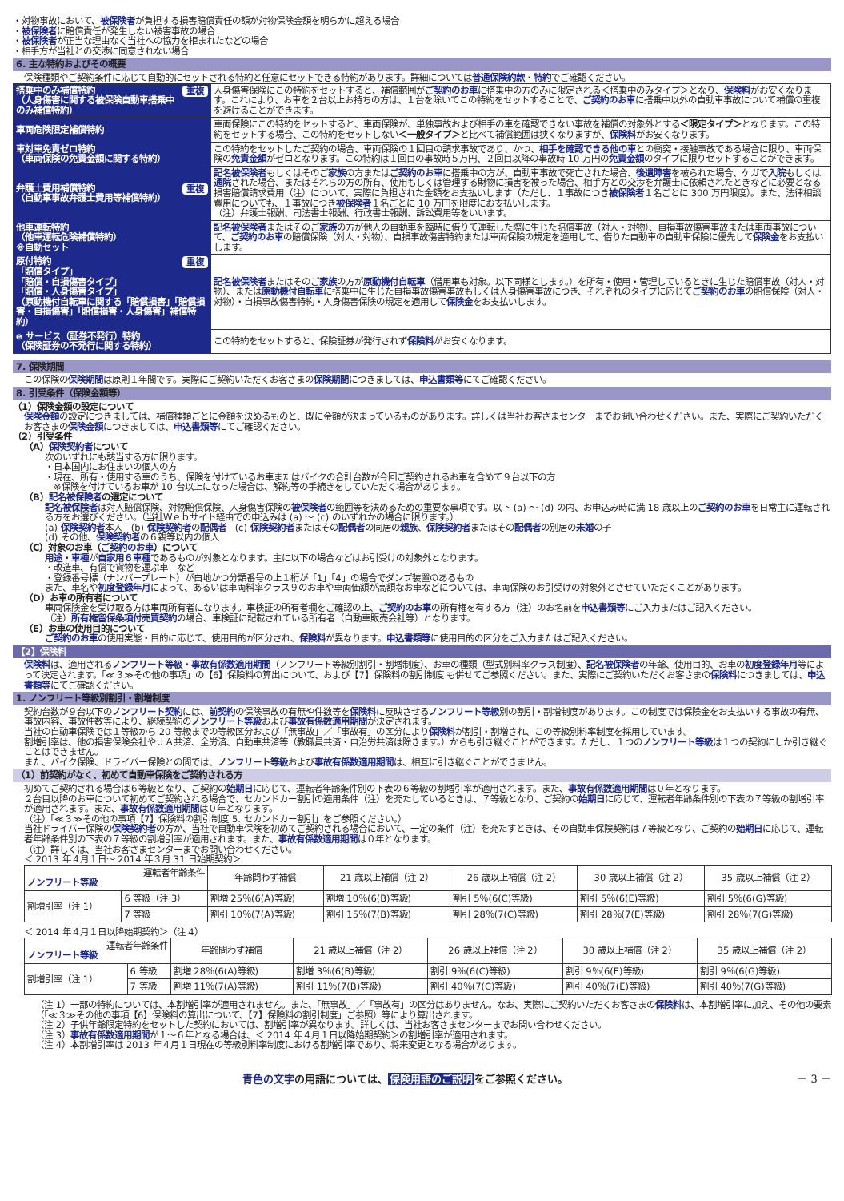・対物事故において、被保険者が負担する損害賠償責任の額が対物保険金額を明らかに超える場合
・被保険者に賠償責任が発生しない被害事故の場合
・被保険者が正当な理由なく当社への協力を拒まれたなどの場合
・相手方が当社との交渉に同意されない場合
6. 主な特約およびその概要
保険種類やご契約条件に応じて自動的にセットされる特約と任意にセットできる特約があります。詳細については普通保険約款・特約でご確認ください。
| 重複 搭乗中のみ補償特約 （人身傷害に関する被保険自動車搭乗中のみ補償特約） | 人身傷害保険にこの特約をセットすると、補償範囲が ご契約のお車 に搭乗中の方のみに限定される＜搭乗中のみタイプ＞となり、 保険料 がお安くなります。これにより、お車を２台以上お持ちの方は、１台を除いてこの特約をセットすることで、 ご契約のお車 に搭乗中以外の自動車事故について補償の重複を避けることができます。 |
| 車両危険限定補償特約 | 車両保険にこの特約をセットすると、車両保険が、単独事故および相手の車を確認できない事故を補償の対象外とする ＜限定タイプ＞ となります。この特約をセットする場合、この特約をセットしない ＜一般タイプ＞ と比べて補償範囲は狭くなりますが、 保険料 がお安くなります。 |
| 車対車免責ゼロ特約 （車両保険の免責金額に関する特約） | この特約をセットしたご契約の場合、車両保険の１回目の請求事故であり、かつ、 相手を確認できる他の車 との衝突・接触事故である場合に限り、車両保険の 免責金額 がゼロとなります。この特約は１回目の事故時５万円、２回目以降の事故時 10 万円の 免責金額 のタイプに限りセットすることができます。 |
| 重複 弁護士費用補償特約 （自動車事故弁護士費用等補償特約） | 記名被保険者 もしくはそのご 家族 の方または ご契約のお車 に搭乗中の方が、自動車事故で死亡された場合、 後遺障害 を被られた場合、ケガで 入院 もしくは 通院 された場合、またはそれらの方の所有、使用もしくは管理する財物に損害を被った場合、相手方との交渉を弁護士に依頼されたときなどに必要となる損害賠償請求費用（注）について、実際に負担された金額をお支払いします（ただし、１事故につき 被保険者 １名ごとに 300 万円限度）。また、法律相談費用についても、１事故につき 被保険者 １名ごとに 10 万円を限度にお支払いします。 （注）弁護士報酬、司法書士報酬、行政書士報酬、訴訟費用等をいいます。 |
| 他車運転特約 （他車運転危険補償特約） ※自動セット | 記名被保険者 またはそのご 家族 の方が他人の自動車を臨時に借りて運転した際に生じた賠償事故（対人・対物）、自損事故傷害事故または車両事故について、 ご契約のお車 の賠償保険（対人・対物）、自損事故傷害特約または車両保険の規定を適用して、借りた自動車の自動車保険に優先して 保険金 をお支払いします。 |
| 重複 原付特約 「賠償タイプ」 「賠償・自損傷害タイプ」 「賠償・人身傷害タイプ」 （原動機付自転車に関する「賠償損害」「賠償損害・自損傷害」「賠償損害・人身傷害」補償特約） | 記名被保険者 またはそのご 家族 の方が 原動機付自転車 （借用車も対象。以下同様とします。）を所有・使用・管理しているときに生じた賠償事故（対人・対物）、または 原動機付自転車 に搭乗中に生じた自損事故傷害事故もしくは人身傷害事故につき、それぞれのタイプに応じて ご契約のお車 の賠償保険（対人・対物）・自損事故傷害特約・人身傷害保険の規定を適用して 保険金 をお支払いします。 |
| e サービス（証券不発行）特約 （保険証券の不発行に関する特約） | この特約をセットすると、保険証券が発行されず 保険料 がお安くなります。 |
7. 保険期間
この保険の保険期間は原則１年間です。実際にご契約いただくお客さまの保険期間につきましては、申込書類等にてご確認ください。
8. 引受条件（保険金額等）
（1）保険金額の設定について
保険金額の設定につきましては、補償種類ごとに金額を決めるものと、既に金額が決まっているものがあります。詳しくは当社お客さまセンターまでお問い合わせください。また、実際にご契約いただくお客さまの保険金額につきましては、申込書類等にてご確認ください。
（2）引受条件
（A）保険契約者について
次のいずれにも該当する方に限ります。
・日本国内にお住まいの個人の方
・現在、所有・使用する車のうち、保険を付けているお車またはバイクの合計台数が今回ご契約されるお車を含めて９台以下の方
　※保険を付けているお車が 10 台以上になった場合は、解約等の手続きをしていただく場合があります。
（B）記名被保険者の選定について
記名被保険者は対人賠償保険、対物賠償保険、人身傷害保険の被保険者の範囲等を決めるための重要な事項です。以下 (a) ～ (d) の内、お申込み時に満 18 歳以上のご契約のお車を日常主に運転される方をお選びください。（当社Ｗｅｂサイト経由での申込みは (a) ～ (c) のいずれかの場合に限ります。）
(a) 保険契約者本人　(b) 保険契約者の配偶者　(c) 保険契約者またはその配偶者の同居の親族、保険契約者またはその配偶者の別居の未婚の子
(d) その他、保険契約者の６親等以内の個人
（C）対象のお車（ご契約のお車）について
用途・車種が自家用６車種であるものが対象となります。主に以下の場合などはお引受けの対象外となります。
・改造車、有償で貨物を運ぶ車　など
・登録番号標（ナンバープレート）が白地かつ分類番号の上１桁が「1」「4」の場合でダンプ装置のあるもの
また、車名や初度登録年月によって、あるいは車両料率クラス９のお車や車両価額が高額なお車などについては、車両保険のお引受けの対象外とさせていただくことがあります。
（D）お車の所有者について
車両保険金を受け取る方は車両所有者になります。車検証の所有者欄をご確認の上、ご契約のお車の所有権を有する方（注）のお名前を申込書類等にご入力またはご記入ください。
（注）所有権留保条項付売買契約の場合、車検証に記載されている所有者（自動車販売会社等）となります。
（E）お車の使用目的について
ご契約のお車の使用実態・目的に応じて、使用目的が区分され、保険料が異なります。申込書類等に使用目的の区分をご入力またはご記入ください。
【2】保険料
保険料は、適用されるノンフリート等級・事故有係数適用期間（ノンフリート等級別割引・割増制度）、お車の種類（型式別料率クラス制度）、記名被保険者の年齢、使用目的、お車の初度登録年月等によって決定されます。「≪３≫その他の事項」の【6】保険料の算出について、および【7】保険料の割引制度 も併せてご参照ください。また、実際にご契約いただくお客さまの保険料につきましては、申込書類等にてご確認ください。
1. ノンフリート等級別割引・割増制度
契約台数が９台以下のノンフリート契約には、前契約の保険事故の有無や件数等を保険料に反映させるノンフリート等級別の割引・割増制度があります。この制度では保険金をお支払いする事故の有無、事故内容、事故件数等により、継続契約のノンフリート等級および事故有係数適用期間が決定されます。
当社の自動車保険では１等級から 20 等級までの等級区分および「無事故」／「事故有」の区分により保険料が割引・割増され、この等級別料率制度を採用しています。
割増引率は、他の損害保険会社やＪＡ共済、全労済、自動車共済等（教職員共済・自治労共済は除きます。）からも引き継ぐことができます。ただし、１つのノンフリート等級は１つの契約にしか引き継ぐことはできません。
また、バイク保険、ドライバー保険との間では、ノンフリート等級および事故有係数適用期間は、相互に引き継ぐことができません。
（1）前契約がなく、初めて自動車保険をご契約される方
初めてご契約される場合は６等級となり、ご契約の始期日に応じて、運転者年齢条件別の下表の６等級の割増引率が適用されます。また、事故有係数適用期間は０年となります。
２台目以降のお車について初めてご契約される場合で、セカンドカー割引の適用条件（注）を充たしているときは、７等級となり、ご契約の始期日に応じて、運転者年齢条件別の下表の７等級の割増引率が適用されます。また、事故有係数適用期間は０年となります。
（注）「≪３≫その他の事項【7】保険料の割引制度 5. セカンドカー割引」をご参照ください。）
当社ドライバー保険の保険契約者の方が、当社で自動車保険を初めてご契約される場合において、一定の条件（注）を充たすときは、その自動車保険契約は７等級となり、ご契約の始期日に応じて、運転者年齢条件別の下表の７等級の割増引率が適用されます。また、事故有係数適用期間は０年となります。
（注）詳しくは、当社お客さまセンターまでお問い合わせください。
＜ 2013 年４月１日～ 2014 年３月 31 日始期契約＞
| 運転者年齢条件 ノンフリート等級 | | 年齢問わず補償 | 21 歳以上補償（注 2） | 26 歳以上補償（注 2） | 30 歳以上補償（注 2） | 35 歳以上補償（注 2） |
| --- | --- | --- | --- | --- | --- | --- |
| 割増引率（注 1） | 6 等級（注 3） | 割増 25％(6(A)等級) | 割増 10％(6(B)等級) | 割引 5％(6(C)等級) | 割引 5％(6(E)等級) | 割引 5％(6(G)等級) |
| | 7 等級 | 割引 10％(7(A)等級) | 割引 15％(7(B)等級) | 割引 28％(7(C)等級) | 割引 28％(7(E)等級) | 割引 28％(7(G)等級) |
＜ 2014 年４月１日以降始期契約＞（注 4）
| 運転者年齢条件 ノンフリート等級 | | 年齢問わず補償 | 21 歳以上補償（注 2） | 26 歳以上補償（注 2） | 30 歳以上補償（注 2） | 35 歳以上補償（注 2） |
| --- | --- | --- | --- | --- | --- | --- |
| 割増引率（注 1） | 6 等級 | 割増 28％(6(A)等級) | 割増 3％(6(B)等級) | 割引 9％(6(C)等級) | 割引 9％(6(E)等級) | 割引 9％(6(G)等級) |
| | 7 等級 | 割増 11％(7(A)等級) | 割引 11％(7(B)等級) | 割引 40％(7(C)等級) | 割引 40％(7(E)等級) | 割引 40％(7(G)等級) |
（注 1）一部の特約については、本割増引率が適用されません。また、「無事故」／「事故有」の区分はありません。なお、実際にご契約いただくお客さまの保険料は、本割増引率に加え、その他の要素（「≪３≫その他の事項【6】保険料の算出について、【7】保険料の割引制度」ご参照）等により算出されます。
（注 2）子供年齢限定特約をセットした契約においては、割増引率が異なります。詳しくは、当社お客さまセンターまでお問い合わせください。
（注 3）事故有係数適用期間が１～６年となる場合は、＜ 2014 年４月１日以降始期契約＞の割増引率が適用されます。
（注 4）本割増引率は 2013 年４月１日現在の等級別料率制度における割増引率であり、将来変更となる場合があります。
青色の文字の用語については、保険用語のご説明をご参照ください。 － 3 －